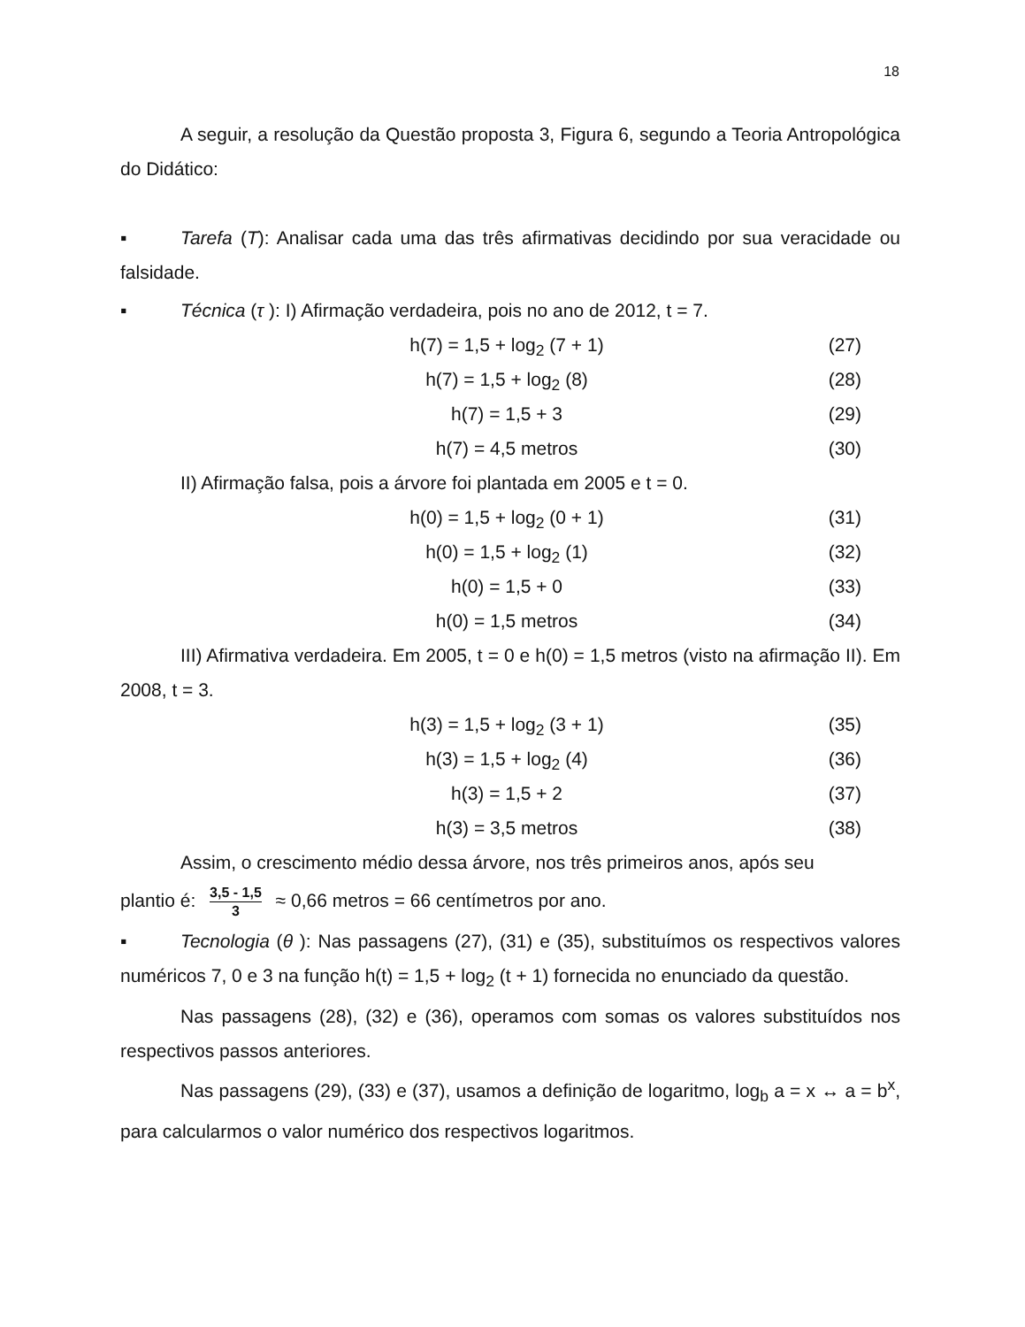18
A seguir, a resolução da Questão proposta 3, Figura 6, segundo a Teoria Antropológica do Didático:
▪ Tarefa (T): Analisar cada uma das três afirmativas decidindo por sua veracidade ou falsidade.
▪ Técnica (τ ): I) Afirmação verdadeira, pois no ano de 2012, t = 7.
h(7) = 1,5 + log<sub>2</sub> (7 + 1) (27)
h(7) = 1,5 + log<sub>2</sub> (8) (28)
h(7) = 1,5 + 3 (29)
h(7) = 4,5 metros (30)
II) Afirmação falsa, pois a árvore foi plantada em 2005 e t = 0.
h(0) = 1,5 + log<sub>2</sub> (0 + 1) (31)
h(0) = 1,5 + log<sub>2</sub> (1) (32)
h(0) = 1,5 + 0 (33)
h(0) = 1,5 metros (34)
III) Afirmativa verdadeira. Em 2005, t = 0 e h(0) = 1,5 metros (visto na afirmação II). Em 2008, t = 3.
h(3) = 1,5 + log<sub>2</sub> (3 + 1) (35)
h(3) = 1,5 + log<sub>2</sub> (4) (36)
h(3) = 1,5 + 2 (37)
h(3) = 3,5 metros (38)
Assim, o crescimento médio dessa árvore, nos três primeiros anos, após seu
plantio é: 3,5 - 1,5 3 ≈ 0,66 metros = 66 centímetros por ano.
▪ Tecnologia (θ ): Nas passagens (27), (31) e (35), substituímos os respectivos valores numéricos 7, 0 e 3 na função h(t) = 1,5 + log<sub>2</sub> (t + 1) fornecida no enunciado da questão.
Nas passagens (28), (32) e (36), operamos com somas os valores substituídos nos respectivos passos anteriores.
Nas passagens (29), (33) e (37), usamos a definição de logaritmo, log<sub>b</sub> a = x ↔ a = b<sup>x</sup>, para calcularmos o valor numérico dos respectivos logaritmos.